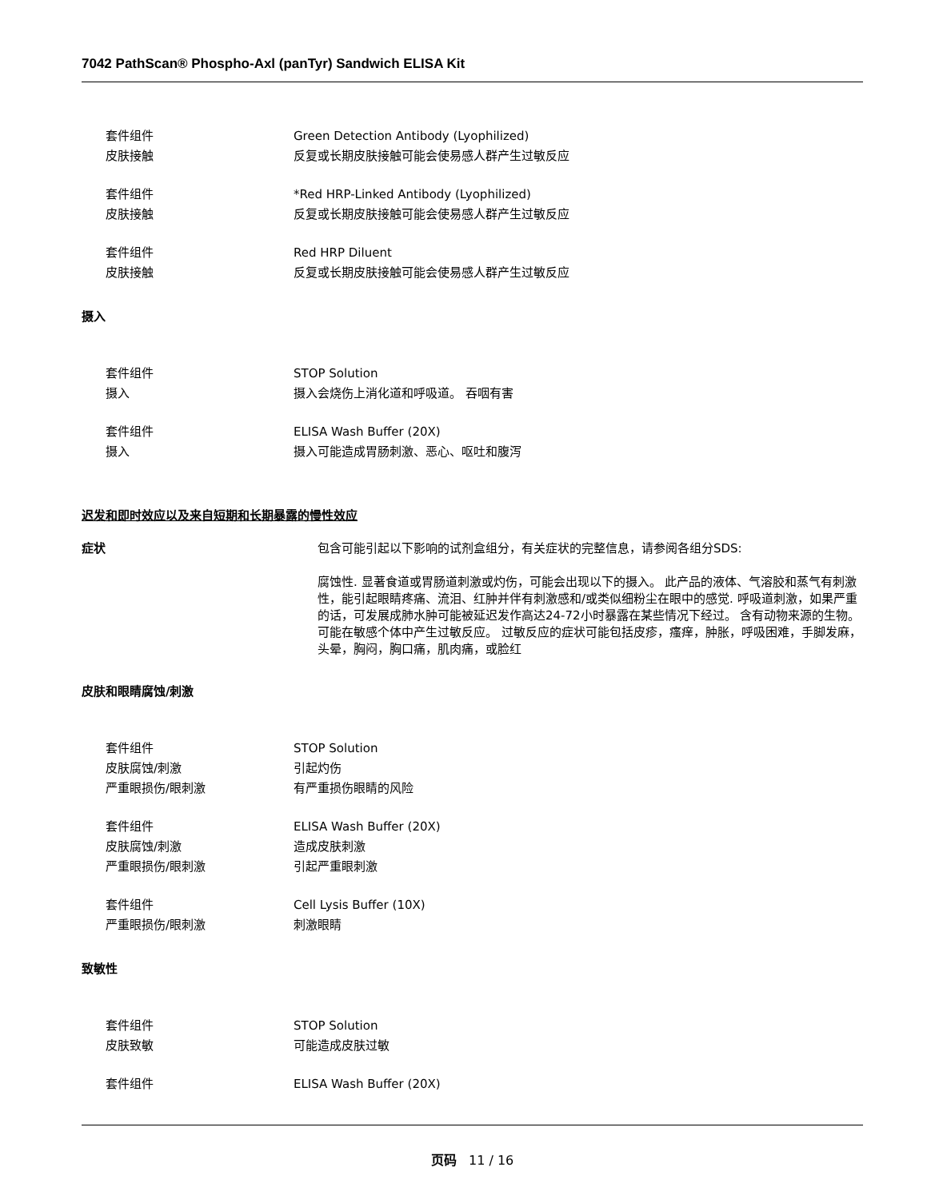7042 PathScan® Phospho-Axl (panTyr) Sandwich ELISA Kit
套件组件 Green Detection Antibody (Lyophilized)
皮肤接触 反复或长期皮肤接触可能会使易感人群产生过敏反应
套件组件 *Red HRP-Linked Antibody (Lyophilized)
皮肤接触 反复或长期皮肤接触可能会使易感人群产生过敏反应
套件组件 Red HRP Diluent
皮肤接触 反复或长期皮肤接触可能会使易感人群产生过敏反应
摄入
套件组件 STOP Solution
摄入 摄入会烧伤上消化道和呼吸道。 吞咽有害
套件组件 ELISA Wash Buffer (20X)
摄入 摄入可能造成胃肠刺激、恶心、呕吐和腹泻
迟发和即时效应以及来自短期和长期暴露的慢性效应
症状 包含可能引起以下影响的试剂盒组分，有关症状的完整信息，请参阅各组分SDS:
腐蚀性. 显著食道或胃肠道刺激或灼伤，可能会出现以下的摄入。 此产品的液体、气溶胶和蒸气有刺激性，能引起眼睛疼痛、流泪、红肿并伴有刺激感和/或类似细粉尘在眼中的感觉. 呼吸道刺激，如果严重的话，可发展成肺水肿可能被延迟发作高达24-72小时暴露在某些情况下经过。 含有动物来源的生物。可能在敏感个体中产生过敏反应。 过敏反应的症状可能包括皮疹，瘙痒，肿胀，呼吸困难，手脚发麻，头晕，胸闷，胸口痛，肌肉痛，或脸红
皮肤和眼睛腐蚀/刺激
套件组件 STOP Solution
皮肤腐蚀/刺激 引起灼伤
严重眼损伤/眼刺激 有严重损伤眼睛的风险
套件组件 ELISA Wash Buffer (20X)
皮肤腐蚀/刺激 造成皮肤刺激
严重眼损伤/眼刺激 引起严重眼刺激
套件组件 Cell Lysis Buffer (10X)
严重眼损伤/眼刺激 刺激眼睛
致敏性
套件组件 STOP Solution
皮肤致敏 可能造成皮肤过敏
套件组件 ELISA Wash Buffer (20X)
页码 11 / 16